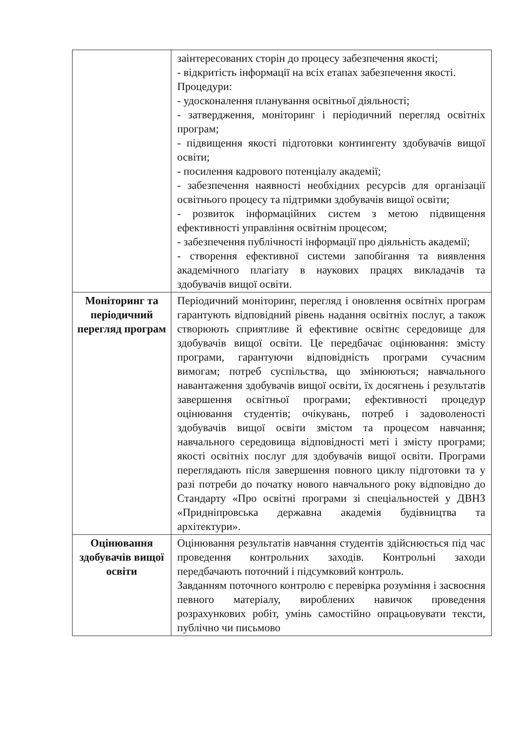| | заінтересованих сторін до процесу забезпечення якості; - відкритість інформації на всіх етапах забезпечення якості. Процедури: - удосконалення планування освітньої діяльності; - затвердження, моніторинг і періодичний перегляд освітніх програм; - підвищення якості підготовки контингенту здобувачів вищої освіти; - посилення кадрового потенціалу академії; - забезпечення наявності необхідних ресурсів для організації освітнього процесу та підтримки здобувачів вищої освіти; - розвиток інформаційних систем з метою підвищення ефективності управління освітнім процесом; - забезпечення публічності інформації про діяльність академії; - створення ефективної системи запобігання та виявлення академічного плагіату в наукових працях викладачів та здобувачів вищої освіти. |
| Моніторинг та періодичний перегляд програм | Періодичний моніторинг, перегляд і оновлення освітніх програм гарантують відповідний рівень надання освітніх послуг, а також створюють сприятливе й ефективне освітнє середовище для здобувачів вищої освіти. Це передбачає оцінювання: змісту програми, гарантуючи відповідність програми сучасним вимогам; потреб суспільства, що змінюються; навчального навантаження здобувачів вищої освіти, їх досягнень і результатів завершення освітньої програми; ефективності процедур оцінювання студентів; очікувань, потреб і задоволеності здобувачів вищої освіти змістом та процесом навчання; навчального середовища відповідності меті і змісту програми; якості освітніх послуг для здобувачів вищої освіти. Програми переглядають після завершення повного циклу підготовки та у разі потреби до початку нового навчального року відповідно до Стандарту «Про освітні програми зі спеціальностей у ДВНЗ «Придніпровська державна академія будівництва та архітектури». |
| Оцінювання здобувачів вищої освіти | Оцінювання результатів навчання студентів здійснюється під час проведення контрольних заходів. Контрольні заходи передбачають поточний і підсумковий контроль. Завданням поточного контролю є перевірка розуміння і засвоєння певного матеріалу, вироблених навичок проведення розрахункових робіт, умінь самостійно опрацьовувати тексти, публічно чи письмово |